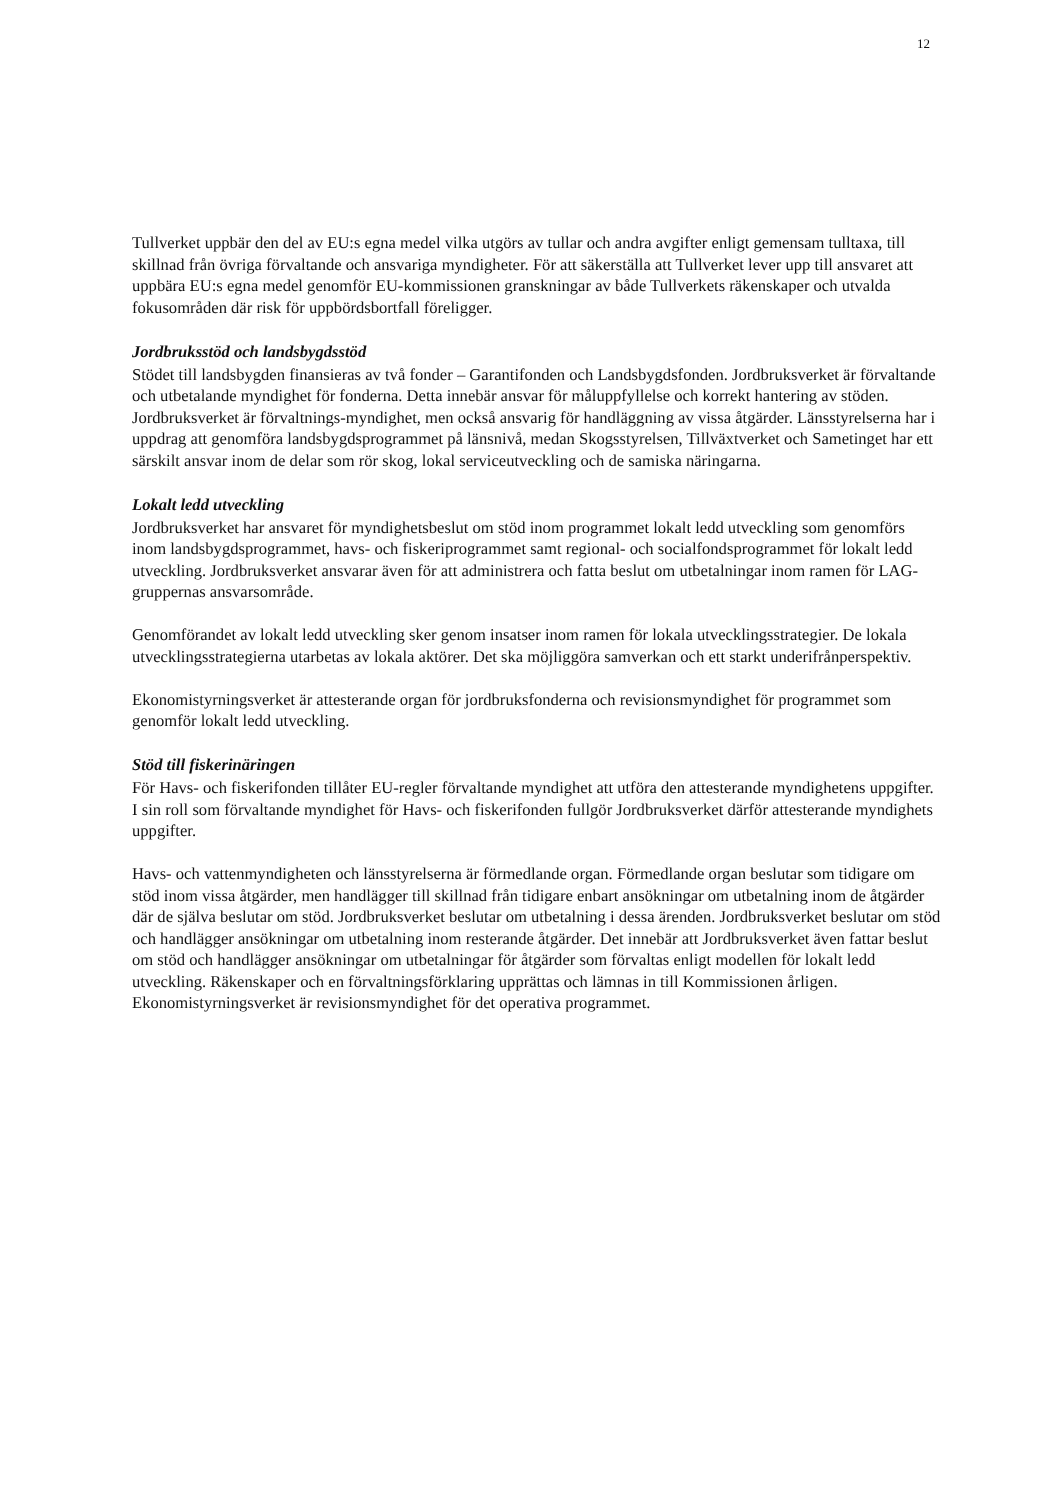12
Tullverket uppbär den del av EU:s egna medel vilka utgörs av tullar och andra avgifter enligt gemensam tulltaxa, till skillnad från övriga förvaltande och ansvariga myndigheter. För att säkerställa att Tullverket lever upp till ansvaret att uppbära EU:s egna medel genomför EU-kommissionen granskningar av både Tullverkets räkenskaper och utvalda fokusområden där risk för uppbördsbortfall föreligger.
Jordbruksstöd och landsbygdsstöd
Stödet till landsbygden finansieras av två fonder – Garantifonden och Landsbygdsfonden. Jordbruksverket är förvaltande och utbetalande myndighet för fonderna. Detta innebär ansvar för måluppfyllelse och korrekt hantering av stöden. Jordbruksverket är förvaltnings-myndighet, men också ansvarig för handläggning av vissa åtgärder. Länsstyrelserna har i uppdrag att genomföra landsbygdsprogrammet på länsnivå, medan Skogsstyrelsen, Tillväxtverket och Sametinget har ett särskilt ansvar inom de delar som rör skog, lokal serviceutveckling och de samiska näringarna.
Lokalt ledd utveckling
Jordbruksverket har ansvaret för myndighetsbeslut om stöd inom programmet lokalt ledd utveckling som genomförs inom landsbygdsprogrammet, havs- och fiskeriprogrammet samt regional- och socialfondsprogrammet för lokalt ledd utveckling. Jordbruksverket ansvarar även för att administrera och fatta beslut om utbetalningar inom ramen för LAG-gruppernas ansvarsområde.
Genomförandet av lokalt ledd utveckling sker genom insatser inom ramen för lokala utvecklingsstrategier. De lokala utvecklingsstrategierna utarbetas av lokala aktörer. Det ska möjliggöra samverkan och ett starkt underifrånperspektiv.
Ekonomistyrningsverket är attesterande organ för jordbruksfonderna och revisionsmyndighet för programmet som genomför lokalt ledd utveckling.
Stöd till fiskerinäringen
För Havs- och fiskerifonden tillåter EU-regler förvaltande myndighet att utföra den attesterande myndighetens uppgifter. I sin roll som förvaltande myndighet för Havs- och fiskerifonden fullgör Jordbruksverket därför attesterande myndighets uppgifter.
Havs- och vattenmyndigheten och länsstyrelserna är förmedlande organ. Förmedlande organ beslutar som tidigare om stöd inom vissa åtgärder, men handlägger till skillnad från tidigare enbart ansökningar om utbetalning inom de åtgärder där de själva beslutar om stöd. Jordbruksverket beslutar om utbetalning i dessa ärenden. Jordbruksverket beslutar om stöd och handlägger ansökningar om utbetalning inom resterande åtgärder. Det innebär att Jordbruksverket även fattar beslut om stöd och handlägger ansökningar om utbetalningar för åtgärder som förvaltas enligt modellen för lokalt ledd utveckling. Räkenskaper och en förvaltningsförklaring upprättas och lämnas in till Kommissionen årligen. Ekonomistyrningsverket är revisionsmyndighet för det operativa programmet.